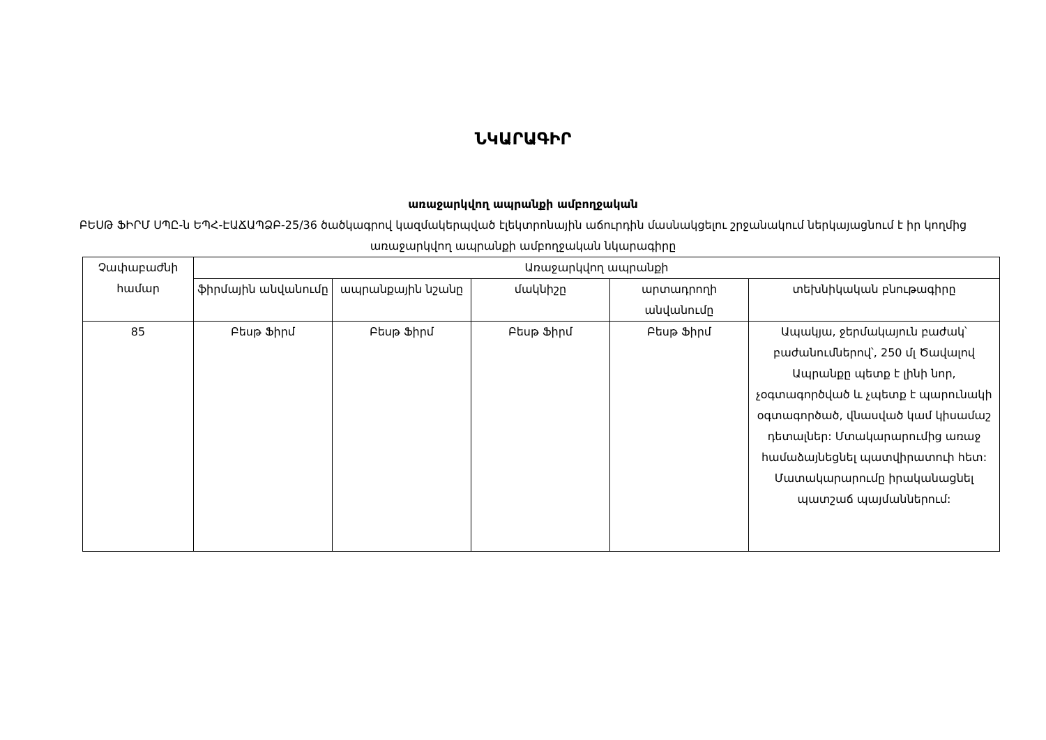ՆԿԱՐԱԳԻՐ
առաջարկվող ապրանքի ամբողջական
ԲԵՍԹ ՖԻՐՄ ՍՊԸ-ն ԵՊՀ-ԷԱՃԱՊՁԲ-25/36 ծածկագրով կազմակերպված էլեկտրոնային աճուրդին մասնակցելու շրջանակում ներկայացնում է իր կողմից առաջարկվող ապրանքի ամբողջական նկարագիրը
| Չափաբաժնի համար | Առաջարկվող ապրանքի | | | | |
| --- | --- | --- | --- | --- | --- |
| | ֆիրմային անվանումը | ապրանքային նշանը | մակնիշը | արտադրողի անվանումը | տեխնիկական բնութագիրը |
| 85 | Բեսթ Ֆիրմ | Բեսթ Ֆիրմ | Բեսթ Ֆիրմ | Բեսթ Ֆիրմ | Ապակյա, ջերմակայուն բաժակ՝ բաժանումներով՝, 250 մլ Ծավալով Ապրանքը պետք է լինի նոր, չօգտագործված և չպետք է պարունակի օգտագործած, վնասված կամ կիսամաշ դետալներ: Մտակարարումից առաջ համաձայնեցնել պատվիրատուի հետ: Մատակարարումը իրականացնել պատշաճ պայմաններում: |